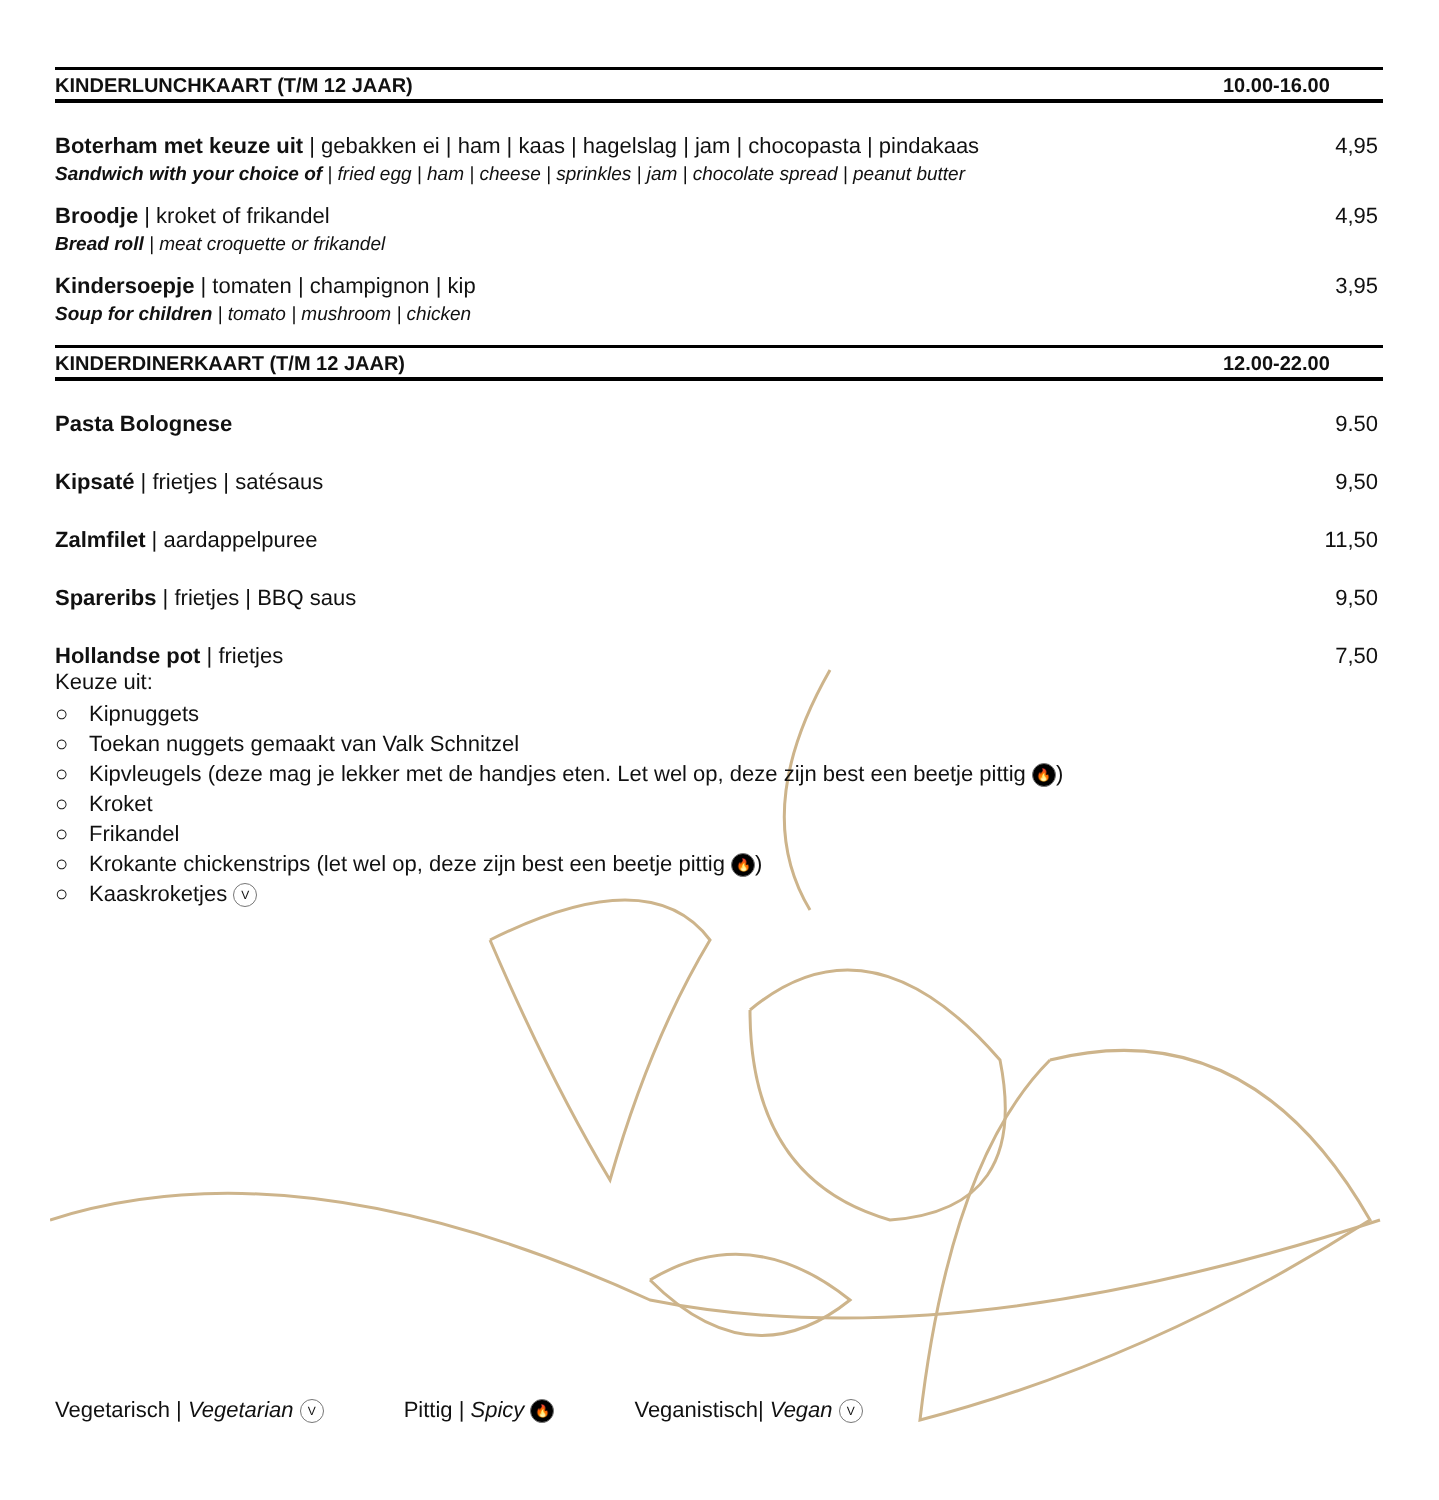KINDERLUNCHKAART (T/M 12 JAAR) 10.00-16.00
Boterham met keuze uit | gebakken ei | ham | kaas | hagelslag | jam | chocopasta | pindakaas
Sandwich with your choice of | fried egg | ham | cheese | sprinkles | jam | chocolate spread | peanut butter
4,95
Broodje | kroket of frikandel
Bread roll | meat croquette or frikandel
4,95
Kindersoepje | tomaten | champignon | kip
Soup for children | tomato | mushroom | chicken
3,95
KINDERDINERKAART (T/M 12 JAAR) 12.00-22.00
Pasta Bolognese 9.50
Kipsaté | frietjes | satésaus 9,50
Zalmfilet | aardappelpuree 11,50
Spareribs | frietjes | BBQ saus
9,50
Hollandse pot | frietjes
Keuze uit:
○ Kipnuggets
○ Toekan nuggets gemaakt van Valk Schnitzel
○ Kipvleugels (deze mag je lekker met de handjes eten. Let wel op, deze zijn best een beetje pittig 🔥)
○ Kroket
○ Frikandel
○ Krokante chickenstrips (let wel op, deze zijn best een beetje pittig 🔥)
○ Kaaskroketjes V
7,50
Vegetarisch | Vegetarian V Pittig | Spicy 🔥 Veganistisch| Vegan V